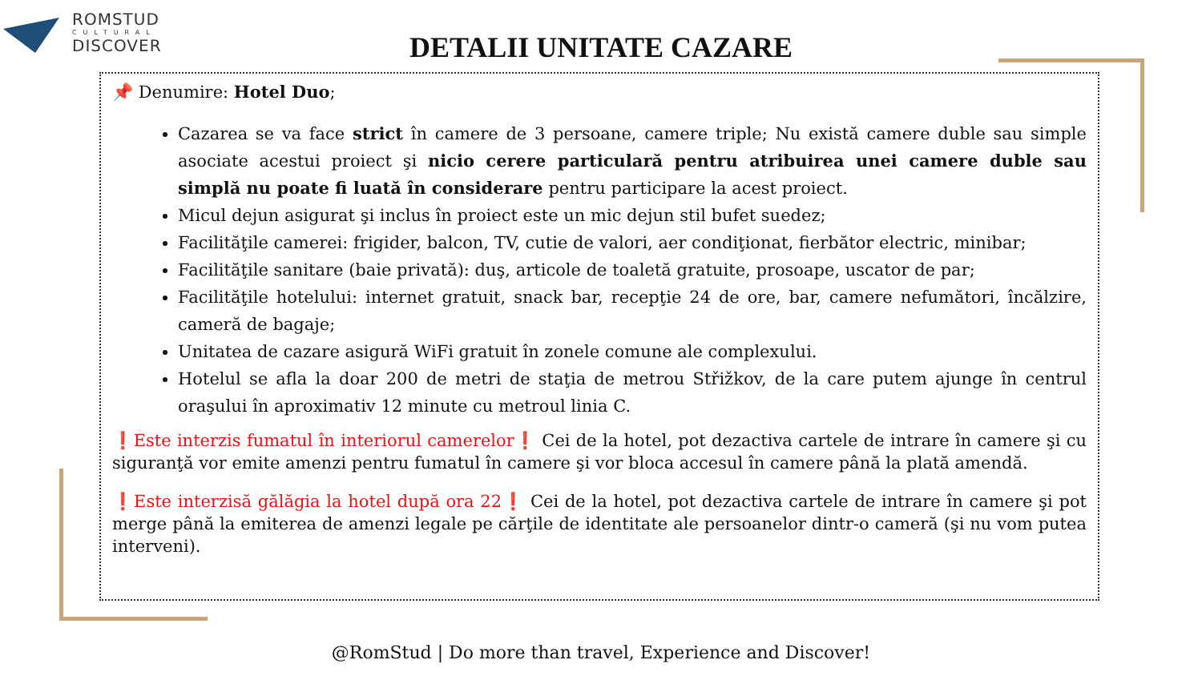ROMSTUD
CULTURAL
DISCOVER
DETALII UNITATE CAZARE
📌 Denumire: Hotel Duo;
Cazarea se va face strict în camere de 3 persoane, camere triple; Nu există camere duble sau simple asociate acestui proiect şi nicio cerere particulară pentru atribuirea unei camere duble sau simplă nu poate fi luată în considerare pentru participare la acest proiect.
Micul dejun asigurat şi inclus în proiect este un mic dejun stil bufet suedez;
Facilităţile camerei: frigider, balcon, TV, cutie de valori, aer condiţionat, fierbător electric, minibar;
Facilităţile sanitare (baie privată): duş, articole de toaletă gratuite, prosoape, uscator de par;
Facilităţile hotelului: internet gratuit, snack bar, recepţie 24 de ore, bar, camere nefumători, încălzire, cameră de bagaje;
Unitatea de cazare asigură WiFi gratuit în zonele comune ale complexului.
Hotelul se afla la doar 200 de metri de staţia de metrou Střižkov, de la care putem ajunge în centrul oraşului în aproximativ 12 minute cu metroul linia C.
❗Este interzis fumatul în interiorul camerelor❗ Cei de la hotel, pot dezactiva cartele de intrare în camere şi cu siguranţă vor emite amenzi pentru fumatul în camere şi vor bloca accesul în camere până la plată amendă.
❗Este interzisă gălăgia la hotel după ora 22❗ Cei de la hotel, pot dezactiva cartele de intrare în camere şi pot merge până la emiterea de amenzi legale pe cărţile de identitate ale persoanelor dintr-o cameră (şi nu vom putea interveni).
@RomStud | Do more than travel, Experience and Discover!